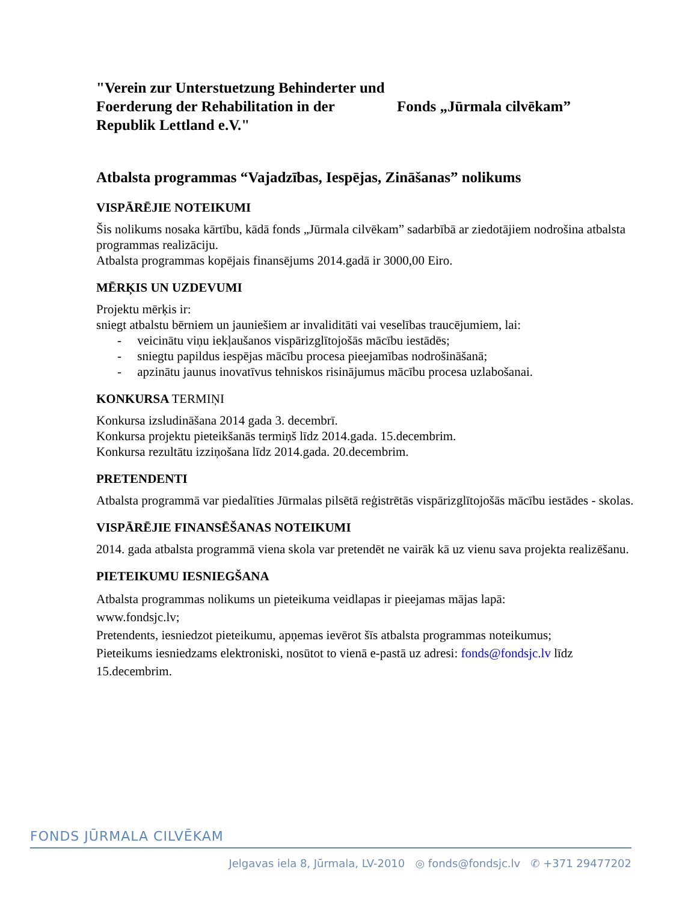"Verein zur Unterstuetzung Behinderter und Foerderung der Rehabilitation in der Republik Lettland e.V."
Fonds „Jūrmala cilvēkam”
Atbalsta programmas “Vajadzības, Iespējas, Zināšanas” nolikums
VISPĀRĒJIE NOTEIKUMI
Šis nolikums nosaka kārtību, kādā fonds „Jūrmala cilvēkam” sadarbībā ar ziedotājiem nodrošina atbalsta programmas realizāciju.
Atbalsta programmas kopējais finansējums 2014.gadā ir 3000,00 Eiro.
MĒRĶIS UN UZDEVUMI
Projektu mērķis ir:
sniegt atbalstu bērniem un jauniešiem ar invaliditāti vai veselības traucējumiem, lai:
- veicinātu viņu iekļaušanos vispārizglītojošās mācību iestādēs;
- sniegtu papildus iespējas mācību procesa pieejamības nodrošināšanā;
- apzinātu jaunus inovatīvus tehniskos risinājumus mācību procesa uzlabošanai.
KONKURSA TERMIŅI
Konkursa izsludināšana 2014 gada 3. decembrī.
Konkursa projektu pieteikšanās termiņš līdz 2014.gada. 15.decembrim.
Konkursa rezultātu izziņošana līdz 2014.gada. 20.decembrim.
PRETENDENTI
Atbalsta programmā var piedalīties Jūrmalas pilsētā reģistrētās vispārizglītojošās mācību iestādes - skolas.
VISPĀRĒJIE FINANSĒŠANAS NOTEIKUMI
2014. gada atbalsta programmā viena skola var pretendēt ne vairāk kā uz vienu sava projekta realizēšanu.
PIETEIKUMU IESNIEGŠANA
Atbalsta programmas nolikums un pieteikuma veidlapas ir pieejamas mājas lapā:
www.fondsjc.lv;
Pretendents, iesniedzot pieteikumu, apņemas ievērot šīs atbalsta programmas noteikumus;
Pieteikums iesniedzams elektroniski, nosūtot to vienā e-pastā uz adresi: fonds@fondsjc.lv līdz 15.decembrim.
FONDS JŪRMALA CILVĒKAM
Jelgavas iela 8, Jūrmala, LV-2010 ◎ fonds@fondsjc.lv ✆ +371 29477202